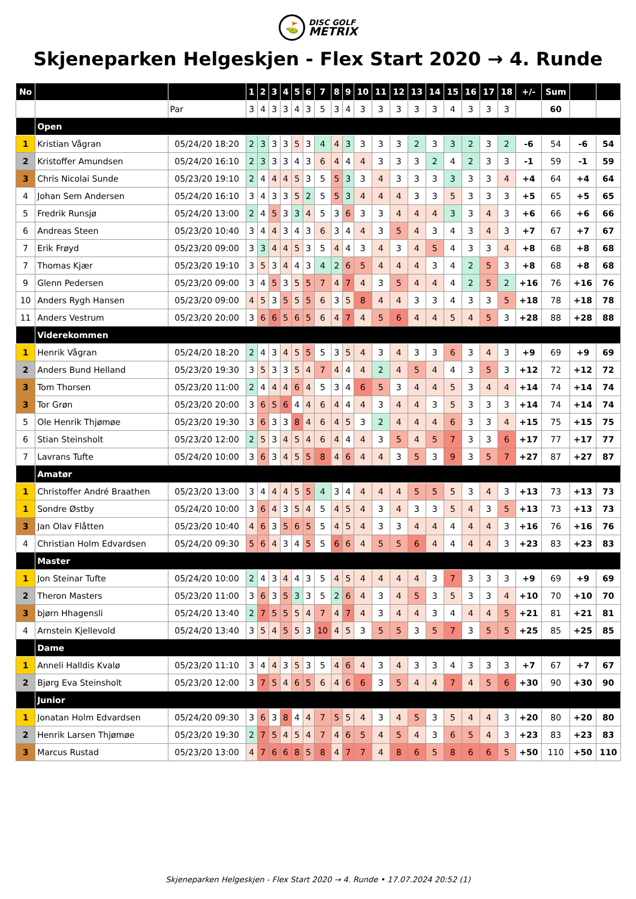⛳
DISC GOLF
METRIX
Skjeneparken Helgeskjen - Flex Start 2020 → 4. Runde
| No | | | 1 | 2 | 3 | 4 | 5 | 6 | 7 | 8 | 9 | 10 | 11 | 12 | 13 | 14 | 15 | 16 | 17 | 18 | +/- | Sum | | |
| --- | --- | --- | --- | --- | --- | --- | --- | --- | --- | --- | --- | --- | --- | --- | --- | --- | --- | --- | --- | --- | --- | --- | --- | --- |
| | | Par | 3 | 4 | 3 | 3 | 4 | 3 | 5 | 3 | 4 | 3 | 3 | 3 | 3 | 3 | 4 | 3 | 3 | 3 | | 60 | | |
| | Open | | | | | | | | | | | | | | | | | | | | | | | |
| 1 | Kristian Vågran | 05/24/20 18:20 | 2 | 3 | 3 | 3 | 5 | 3 | 4 | 4 | 3 | 3 | 3 | 3 | 2 | 3 | 3 | 2 | 3 | 2 | -6 | 54 | -6 | 54 |
| 2 | Kristoffer Amundsen | 05/24/20 16:10 | 2 | 3 | 3 | 3 | 4 | 3 | 6 | 4 | 4 | 4 | 3 | 3 | 3 | 2 | 4 | 2 | 3 | 3 | -1 | 59 | -1 | 59 |
| 3 | Chris Nicolai Sunde | 05/23/20 19:10 | 2 | 4 | 4 | 4 | 5 | 3 | 5 | 5 | 3 | 3 | 4 | 3 | 3 | 3 | 3 | 3 | 3 | 4 | +4 | 64 | +4 | 64 |
| 4 | Johan Sem Andersen | 05/24/20 16:10 | 3 | 4 | 3 | 3 | 5 | 2 | 5 | 5 | 3 | 4 | 4 | 4 | 3 | 3 | 5 | 3 | 3 | 3 | +5 | 65 | +5 | 65 |
| 5 | Fredrik Runsjø | 05/24/20 13:00 | 2 | 4 | 5 | 3 | 3 | 4 | 5 | 3 | 6 | 3 | 3 | 4 | 4 | 4 | 3 | 3 | 4 | 3 | +6 | 66 | +6 | 66 |
| 6 | Andreas Steen | 05/23/20 10:40 | 3 | 4 | 4 | 3 | 4 | 3 | 6 | 3 | 4 | 4 | 3 | 5 | 4 | 3 | 4 | 3 | 4 | 3 | +7 | 67 | +7 | 67 |
| 7 | Erik Frøyd | 05/23/20 09:00 | 3 | 3 | 4 | 4 | 5 | 3 | 5 | 4 | 4 | 3 | 4 | 3 | 4 | 5 | 4 | 3 | 3 | 4 | +8 | 68 | +8 | 68 |
| 7 | Thomas Kjær | 05/23/20 19:10 | 3 | 5 | 3 | 4 | 4 | 3 | 4 | 2 | 6 | 5 | 4 | 4 | 4 | 3 | 4 | 2 | 5 | 3 | +8 | 68 | +8 | 68 |
| 9 | Glenn Pedersen | 05/23/20 09:00 | 3 | 4 | 5 | 3 | 5 | 5 | 7 | 4 | 7 | 4 | 3 | 5 | 4 | 4 | 4 | 2 | 5 | 2 | +16 | 76 | +16 | 76 |
| 10 | Anders Rygh Hansen | 05/23/20 09:00 | 4 | 5 | 3 | 5 | 5 | 5 | 6 | 3 | 5 | 8 | 4 | 4 | 3 | 3 | 4 | 3 | 3 | 5 | +18 | 78 | +18 | 78 |
| 11 | Anders Vestrum | 05/23/20 20:00 | 3 | 6 | 6 | 5 | 6 | 5 | 6 | 4 | 7 | 4 | 5 | 6 | 4 | 4 | 5 | 4 | 5 | 3 | +28 | 88 | +28 | 88 |
| | Viderekommen | | | | | | | | | | | | | | | | | | | | | | | |
| 1 | Henrik Vågran | 05/24/20 18:20 | 2 | 4 | 3 | 4 | 5 | 5 | 5 | 3 | 5 | 4 | 3 | 4 | 3 | 3 | 6 | 3 | 4 | 3 | +9 | 69 | +9 | 69 |
| 2 | Anders Bund Helland | 05/23/20 19:30 | 3 | 5 | 3 | 3 | 5 | 4 | 7 | 4 | 4 | 4 | 2 | 4 | 5 | 4 | 4 | 3 | 5 | 3 | +12 | 72 | +12 | 72 |
| 3 | Tom Thorsen | 05/23/20 11:00 | 2 | 4 | 4 | 4 | 6 | 4 | 5 | 3 | 4 | 6 | 5 | 3 | 4 | 4 | 5 | 3 | 4 | 4 | +14 | 74 | +14 | 74 |
| 3 | Tor Grøn | 05/23/20 20:00 | 3 | 6 | 5 | 6 | 4 | 4 | 6 | 4 | 4 | 4 | 3 | 4 | 4 | 3 | 5 | 3 | 3 | 3 | +14 | 74 | +14 | 74 |
| 5 | Ole Henrik Thjømøe | 05/23/20 19:30 | 3 | 6 | 3 | 3 | 8 | 4 | 6 | 4 | 5 | 3 | 2 | 4 | 4 | 4 | 6 | 3 | 3 | 4 | +15 | 75 | +15 | 75 |
| 6 | Stian Steinsholt | 05/23/20 12:00 | 2 | 5 | 3 | 4 | 5 | 4 | 6 | 4 | 4 | 4 | 3 | 5 | 4 | 5 | 7 | 3 | 3 | 6 | +17 | 77 | +17 | 77 |
| 7 | Lavrans Tufte | 05/24/20 10:00 | 3 | 6 | 3 | 4 | 5 | 5 | 8 | 4 | 6 | 4 | 4 | 3 | 5 | 3 | 9 | 3 | 5 | 7 | +27 | 87 | +27 | 87 |
| | Amatør | | | | | | | | | | | | | | | | | | | | | | | |
| 1 | Christoffer André Braathen | 05/23/20 13:00 | 3 | 4 | 4 | 4 | 5 | 5 | 4 | 3 | 4 | 4 | 4 | 4 | 5 | 5 | 5 | 3 | 4 | 3 | +13 | 73 | +13 | 73 |
| 1 | Sondre Østby | 05/24/20 10:00 | 3 | 6 | 4 | 3 | 5 | 4 | 5 | 4 | 5 | 4 | 3 | 4 | 3 | 3 | 5 | 4 | 3 | 5 | +13 | 73 | +13 | 73 |
| 3 | Jan Olav Flåtten | 05/23/20 10:40 | 4 | 6 | 3 | 5 | 6 | 5 | 5 | 4 | 5 | 4 | 3 | 3 | 4 | 4 | 4 | 4 | 4 | 3 | +16 | 76 | +16 | 76 |
| 4 | Christian Holm Edvardsen | 05/24/20 09:30 | 5 | 6 | 4 | 3 | 4 | 5 | 5 | 6 | 6 | 4 | 5 | 5 | 6 | 4 | 4 | 4 | 4 | 3 | +23 | 83 | +23 | 83 |
| | Master | | | | | | | | | | | | | | | | | | | | | | | |
| 1 | Jon Steinar Tufte | 05/24/20 10:00 | 2 | 4 | 3 | 4 | 4 | 3 | 5 | 4 | 5 | 4 | 4 | 4 | 4 | 3 | 7 | 3 | 3 | 3 | +9 | 69 | +9 | 69 |
| 2 | Theron Masters | 05/23/20 11:00 | 3 | 6 | 3 | 5 | 3 | 3 | 5 | 2 | 6 | 4 | 3 | 4 | 5 | 3 | 5 | 3 | 3 | 4 | +10 | 70 | +10 | 70 |
| 3 | bjørn Hhagensli | 05/24/20 13:40 | 2 | 7 | 5 | 5 | 5 | 4 | 7 | 4 | 7 | 4 | 3 | 4 | 4 | 3 | 4 | 4 | 4 | 5 | +21 | 81 | +21 | 81 |
| 4 | Arnstein Kjellevold | 05/24/20 13:40 | 3 | 5 | 4 | 5 | 5 | 3 | 10 | 4 | 5 | 3 | 5 | 5 | 3 | 5 | 7 | 3 | 5 | 5 | +25 | 85 | +25 | 85 |
| | Dame | | | | | | | | | | | | | | | | | | | | | | | |
| 1 | Anneli Halldis Kvalø | 05/23/20 11:10 | 3 | 4 | 4 | 3 | 5 | 3 | 5 | 4 | 6 | 4 | 3 | 4 | 3 | 3 | 4 | 3 | 3 | 3 | +7 | 67 | +7 | 67 |
| 2 | Bjørg Eva Steinsholt | 05/23/20 12:00 | 3 | 7 | 5 | 4 | 6 | 5 | 6 | 4 | 6 | 6 | 3 | 5 | 4 | 4 | 7 | 4 | 5 | 6 | +30 | 90 | +30 | 90 |
| | Junior | | | | | | | | | | | | | | | | | | | | | | | |
| 1 | Jonatan Holm Edvardsen | 05/24/20 09:30 | 3 | 6 | 3 | 8 | 4 | 4 | 7 | 5 | 5 | 4 | 3 | 4 | 5 | 3 | 5 | 4 | 4 | 3 | +20 | 80 | +20 | 80 |
| 2 | Henrik Larsen Thjømøe | 05/23/20 19:30 | 2 | 7 | 5 | 4 | 5 | 4 | 7 | 4 | 6 | 5 | 4 | 5 | 4 | 3 | 6 | 5 | 4 | 3 | +23 | 83 | +23 | 83 |
| 3 | Marcus Rustad | 05/23/20 13:00 | 4 | 7 | 6 | 6 | 8 | 5 | 8 | 4 | 7 | 7 | 4 | 8 | 6 | 5 | 8 | 6 | 6 | 5 | +50 | 110 | +50 | 110 |
Skjeneparken Helgeskjen - Flex Start 2020 → 4. Runde • 17.07.2024 20:52 (1)